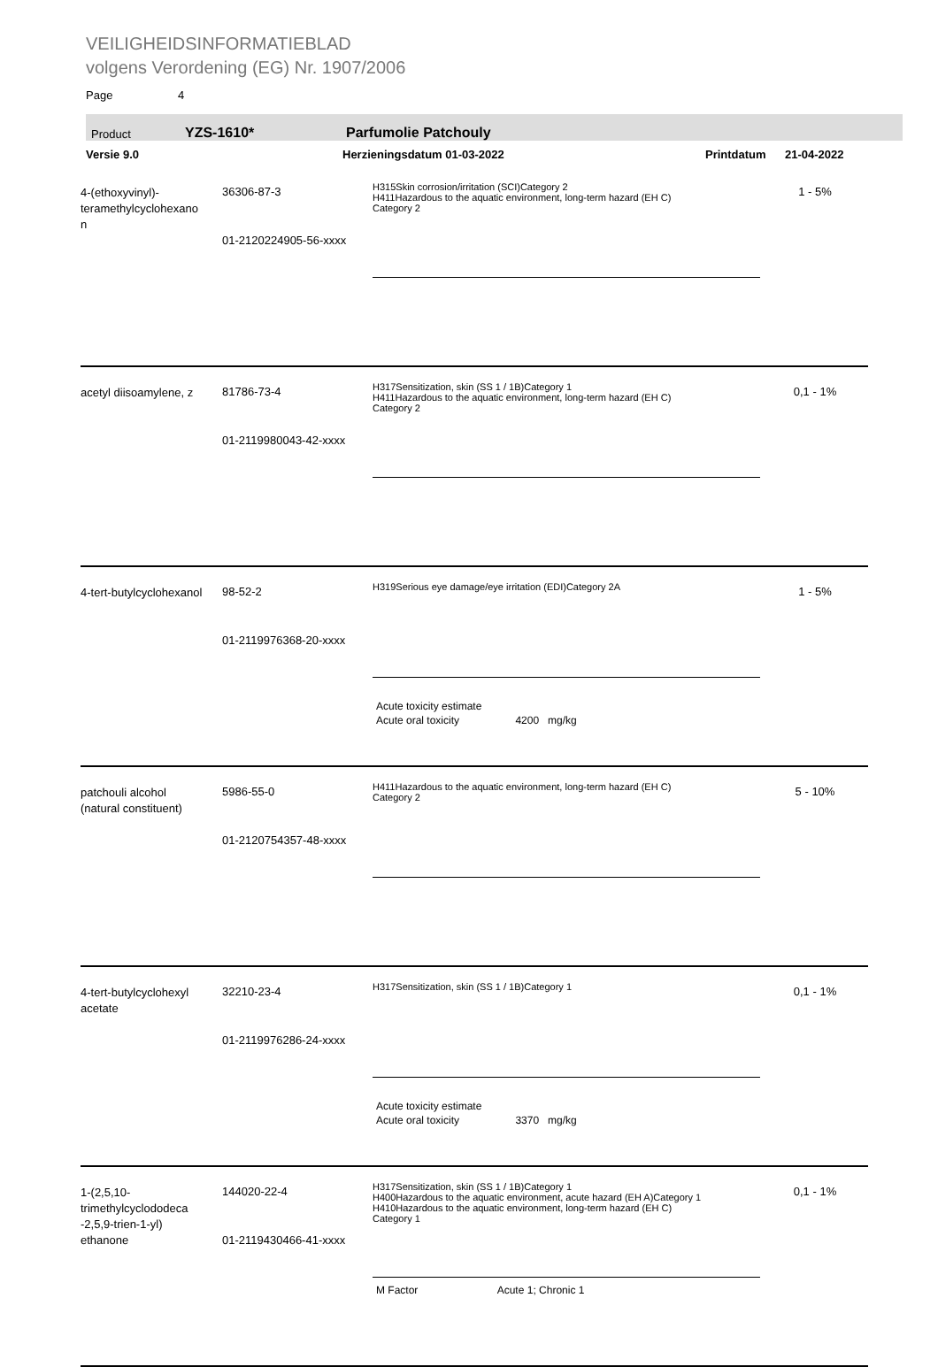VEILIGHEIDSINFORMATIEBLAD
volgens Verordening (EG) Nr. 1907/2006
Page 4
Product YZS-1610* Parfumolie Patchouly
Versie 9.0 Herzieningsdatum 01-03-2022 Printdatum 21-04-2022
| 4-(ethoxyvinyl)- teramethylcyclohexano n | 36306-87-3 01-2120224905-56-xxxx | H315Skin corrosion/irritation (SCI)Category 2 H411Hazardous to the aquatic environment, long-term hazard (EH C) Category 2 | 1 - 5% |
| acetyl diisoamylene, z | 81786-73-4 01-2119980043-42-xxxx | H317Sensitization, skin (SS 1 / 1B)Category 1 H411Hazardous to the aquatic environment, long-term hazard (EH C) Category 2 | 0,1 - 1% |
| 4-tert-butylcyclohexanol | 98-52-2 01-2119976368-20-xxxx | H319Serious eye damage/eye irritation (EDI)Category 2A Acute toxicity estimate Acute oral toxicity 4200 mg/kg | 1 - 5% |
| patchouli alcohol (natural constituent) | 5986-55-0 01-2120754357-48-xxxx | H411Hazardous to the aquatic environment, long-term hazard (EH C) Category 2 | 5 - 10% |
| 4-tert-butylcyclohexyl acetate | 32210-23-4 01-2119976286-24-xxxx | H317Sensitization, skin (SS 1 / 1B)Category 1 Acute toxicity estimate Acute oral toxicity 3370 mg/kg | 0,1 - 1% |
| 1-(2,5,10- trimethylcyclododeca -2,5,9-trien-1-yl) ethanone | 144020-22-4 01-2119430466-41-xxxx | H317Sensitization, skin (SS 1 / 1B)Category 1 H400Hazardous to the aquatic environment, acute hazard (EH A)Category 1 H410Hazardous to the aquatic environment, long-term hazard (EH C) Category 1 M Factor Acute 1; Chronic 1 | 0,1 - 1% |